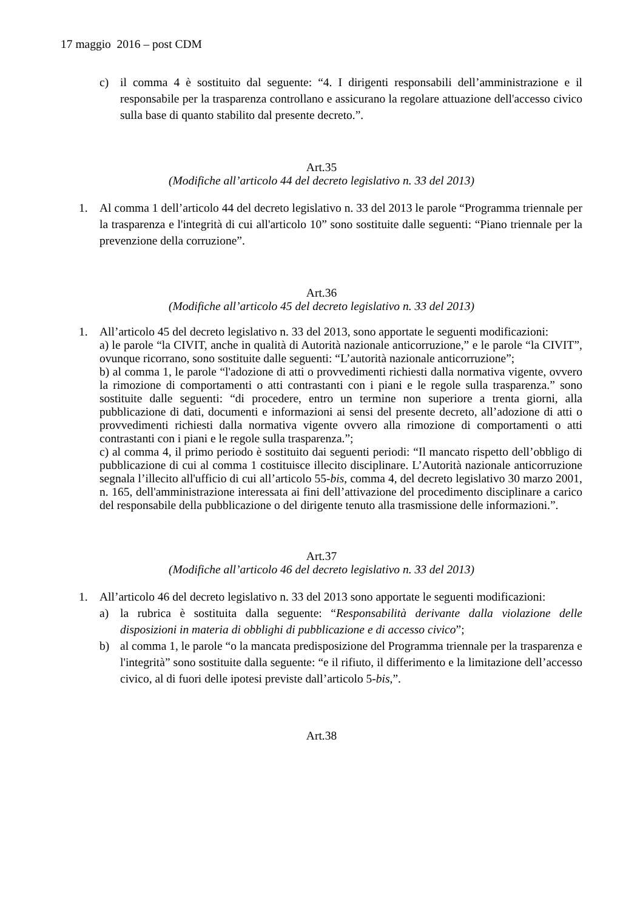17 maggio 2016 – post CDM
c) il comma 4 è sostituito dal seguente: “4. I dirigenti responsabili dell’amministrazione e il responsabile per la trasparenza controllano e assicurano la regolare attuazione dell'accesso civico sulla base di quanto stabilito dal presente decreto.”.
Art.35
(Modifiche all’articolo 44 del decreto legislativo n. 33 del 2013)
1. Al comma 1 dell’articolo 44 del decreto legislativo n. 33 del 2013 le parole “Programma triennale per la trasparenza e l'integrità di cui all'articolo 10” sono sostituite dalle seguenti: “Piano triennale per la prevenzione della corruzione”.
Art.36
(Modifiche all’articolo 45 del decreto legislativo n. 33 del 2013)
1. All’articolo 45 del decreto legislativo n. 33 del 2013, sono apportate le seguenti modificazioni:
a) le parole “la CIVIT, anche in qualità di Autorità nazionale anticorruzione,” e le parole “la CIVIT”, ovunque ricorrano, sono sostituite dalle seguenti: “L’autorità nazionale anticorruzione”;
b) al comma 1, le parole “l'adozione di atti o provvedimenti richiesti dalla normativa vigente, ovvero la rimozione di comportamenti o atti contrastanti con i piani e le regole sulla trasparenza.” sono sostituite dalle seguenti: “di procedere, entro un termine non superiore a trenta giorni, alla pubblicazione di dati, documenti e informazioni ai sensi del presente decreto, all’adozione di atti o provvedimenti richiesti dalla normativa vigente ovvero alla rimozione di comportamenti o atti contrastanti con i piani e le regole sulla trasparenza.”;
c) al comma 4, il primo periodo è sostituito dai seguenti periodi: “Il mancato rispetto dell’obbligo di pubblicazione di cui al comma 1 costituisce illecito disciplinare. L’Autorità nazionale anticorruzione segnala l’illecito all'ufficio di cui all’articolo 55-bis, comma 4, del decreto legislativo 30 marzo 2001, n. 165, dell'amministrazione interessata ai fini dell’attivazione del procedimento disciplinare a carico del responsabile della pubblicazione o del dirigente tenuto alla trasmissione delle informazioni.”.
Art.37
(Modifiche all’articolo 46 del decreto legislativo n. 33 del 2013)
1. All’articolo 46 del decreto legislativo n. 33 del 2013 sono apportate le seguenti modificazioni:
a) la rubrica è sostituita dalla seguente: “Responsabilità derivante dalla violazione delle disposizioni in materia di obblighi di pubblicazione e di accesso civico”;
b) al comma 1, le parole “o la mancata predisposizione del Programma triennale per la trasparenza e l'integrità” sono sostituite dalla seguente: “e il rifiuto, il differimento e la limitazione dell’accesso civico, al di fuori delle ipotesi previste dall’articolo 5-bis,”.
Art.38